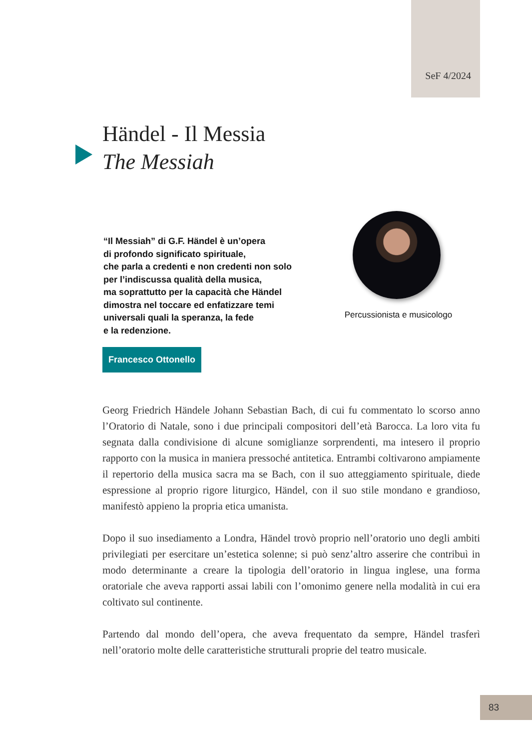SeF 4/2024
Händel - Il Messia
The Messiah
“Il Messiah” di G.F. Händel è un’opera
di profondo significato spirituale,
che parla a credenti e non credenti non solo
per l’indiscussa qualità della musica,
ma soprattutto per la capacità che Händel
dimostra nel toccare ed enfatizzare temi
universali quali la speranza, la fede
e la redenzione.
Percussionista e musicologo
Francesco Ottonello
Georg Friedrich Händele Johann Sebastian Bach, di cui fu commentato lo scorso anno l’Oratorio di Natale, sono i due principali compositori dell’età Barocca. La loro vita fu segnata dalla condivisione di alcune somiglianze sorprendenti, ma intesero il proprio rapporto con la musica in maniera pressoché antitetica. Entrambi coltivarono ampiamente il repertorio della musica sacra ma se Bach, con il suo atteggiamento spirituale, diede espressione al proprio rigore liturgico, Händel, con il suo stile mondano e grandioso, manifestò appieno la propria etica umanista.
Dopo il suo insediamento a Londra, Händel trovò proprio nell’oratorio uno degli ambiti privilegiati per esercitare un’estetica solenne; si può senz’altro asserire che contribuì in modo determinante a creare la tipologia dell’oratorio in lingua inglese, una forma oratoriale che aveva rapporti assai labili con l’omonimo genere nella modalità in cui era coltivato sul continente.
Partendo dal mondo dell’opera, che aveva frequentato da sempre, Händel trasferì nell’oratorio molte delle caratteristiche strutturali proprie del teatro musicale.
83